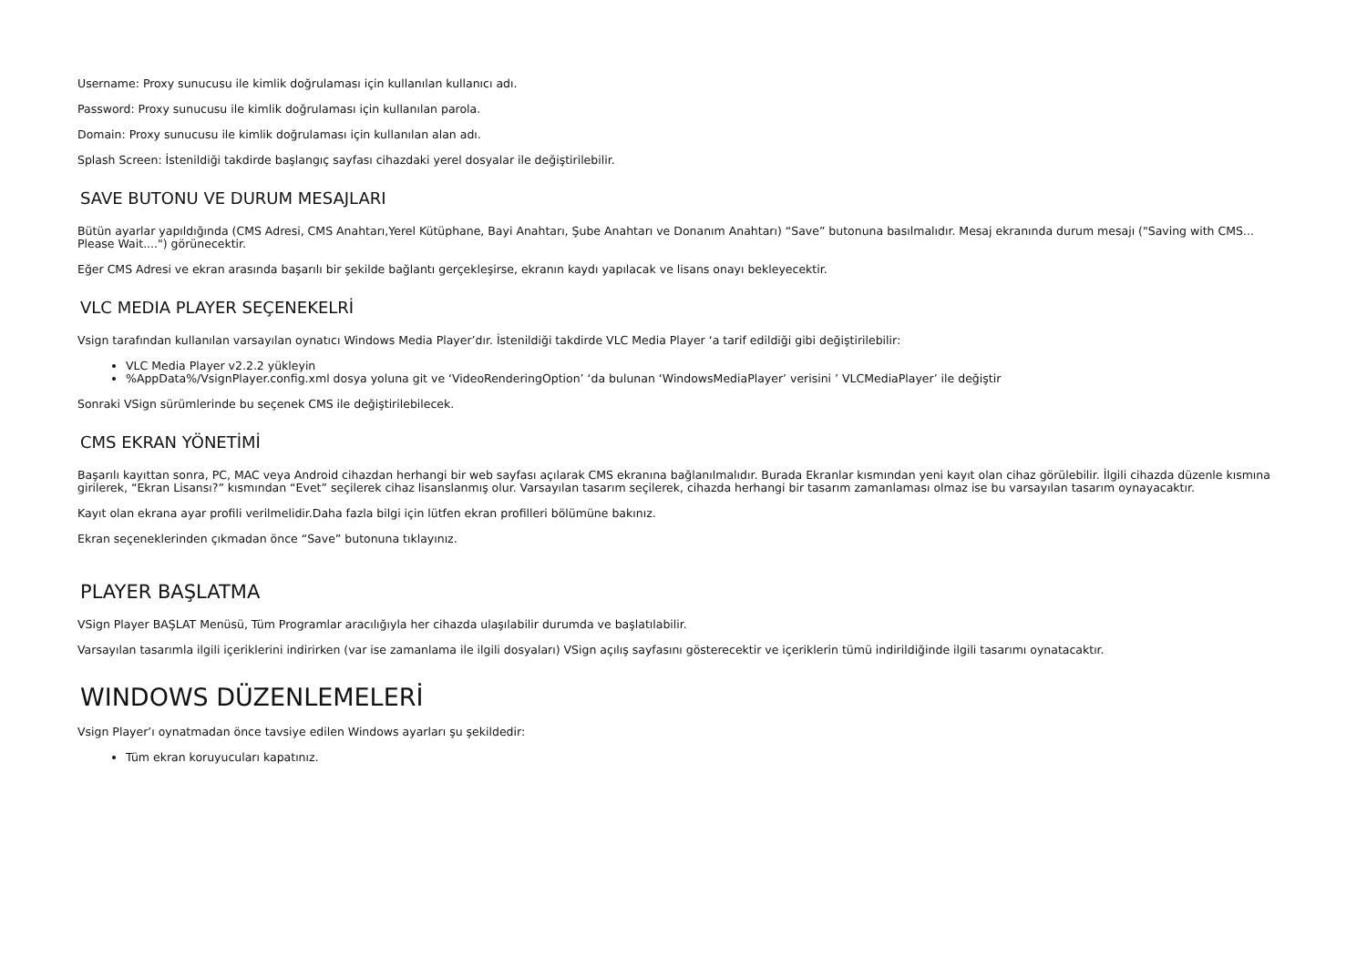Username: Proxy sunucusu ile kimlik doğrulaması için kullanılan kullanıcı adı.
Password: Proxy sunucusu ile kimlik doğrulaması için kullanılan parola.
Domain: Proxy sunucusu ile kimlik doğrulaması için kullanılan alan adı.
Splash Screen: İstenildiği takdirde başlangıç sayfası cihazdaki yerel dosyalar ile değiştirilebilir.
SAVE BUTONU VE DURUM MESAJLARI
Bütün ayarlar yapıldığında (CMS Adresi, CMS Anahtarı,Yerel Kütüphane, Bayi Anahtarı, Şube Anahtarı ve Donanım Anahtarı) “Save” butonuna basılmalıdır. Mesaj ekranında durum mesajı ("Saving with CMS... Please Wait....") görünecektir.
Eğer CMS Adresi ve ekran arasında başarılı bir şekilde bağlantı gerçekleşirse, ekranın kaydı yapılacak ve lisans onayı bekleyecektir.
VLC MEDIA PLAYER SEÇENEKELRİ
Vsign tarafından kullanılan varsayılan oynatıcı Windows Media Player’dır. İstenildiği takdirde VLC Media Player ‘a tarif edildiği gibi değiştirilebilir:
VLC Media Player v2.2.2 yükleyin
%AppData%/VsignPlayer.config.xml dosya yoluna git ve ‘VideoRenderingOption’ ‘da bulunan ‘WindowsMediaPlayer’ verisini ’ VLCMediaPlayer’ ile değiştir
Sonraki VSign sürümlerinde bu seçenek CMS ile değiştirilebilecek.
CMS EKRAN YÖNETİMİ
Başarılı kayıttan sonra, PC, MAC veya Android cihazdan herhangi bir web sayfası açılarak CMS ekranına bağlanılmalıdır. Burada Ekranlar kısmından yeni kayıt olan cihaz görülebilir. İlgili cihazda düzenle kısmına girilerek, “Ekran Lisansı?” kısmından “Evet” seçilerek cihaz lisanslanmış olur. Varsayılan tasarım seçilerek, cihazda herhangi bir tasarım zamanlaması olmaz ise bu varsayılan tasarım oynayacaktır.
Kayıt olan ekrana ayar profili verilmelidir.Daha fazla bilgi için lütfen ekran profilleri bölümüne bakınız.
Ekran seçeneklerinden çıkmadan önce “Save” butonuna tıklayınız.
PLAYER BAŞLATMA
VSign Player BAŞLAT Menüsü, Tüm Programlar aracılığıyla her cihazda ulaşılabilir durumda ve başlatılabilir.
Varsayılan tasarımla ilgili içeriklerini indirirken (var ise zamanlama ile ilgili dosyaları) VSign açılış sayfasını gösterecektir ve içeriklerin tümü indirildiğinde ilgili tasarımı oynatacaktır.
WINDOWS DÜZENLEMELERİ
Vsign Player’ı oynatmadan önce tavsiye edilen Windows ayarları şu şekildedir:
Tüm ekran koruyucuları kapatınız.